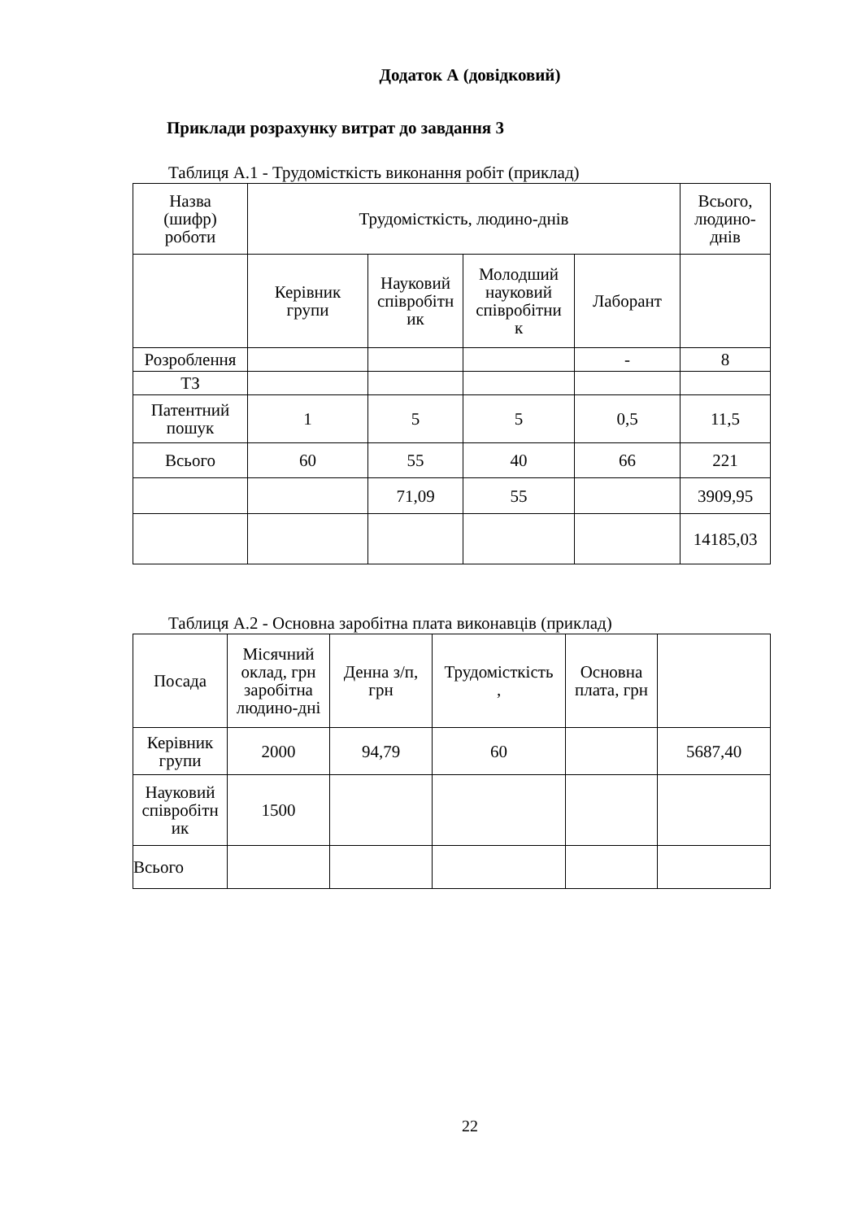Додаток А (довідковий)
Приклади розрахунку витрат до завдання 3
Таблиця А.1 - Трудомісткість виконання робіт (приклад)
| Назва (шифр) роботи | Трудомісткість, людино-днів | | | | Всього, людино- днів |
| | Керівник групи | Науковий співробітн ик | Молодший науковий співробітни к | Лаборант | |
| Розроблення | | | | - | 8 |
| ТЗ | | | | | |
| Патентний пошук | 1 | 5 | 5 | 0,5 | 11,5 |
| Всього | 60 | 55 | 40 | 66 | 221 |
| | | 71,09 | 55 | | 3909,95 |
| | | | | | 14185,03 |
Таблиця А.2 - Основна заробітна плата виконавців (приклад)
| Посада | Місячний оклад, грн заробітна людино-дні | Денна з/п, грн | Трудомісткість , | Основна плата, грн | |
| Керівник групи | 2000 | 94,79 | 60 | | 5687,40 |
| Науковий співробітн ик | 1500 | | | | |
| Всього | | | | | |
22